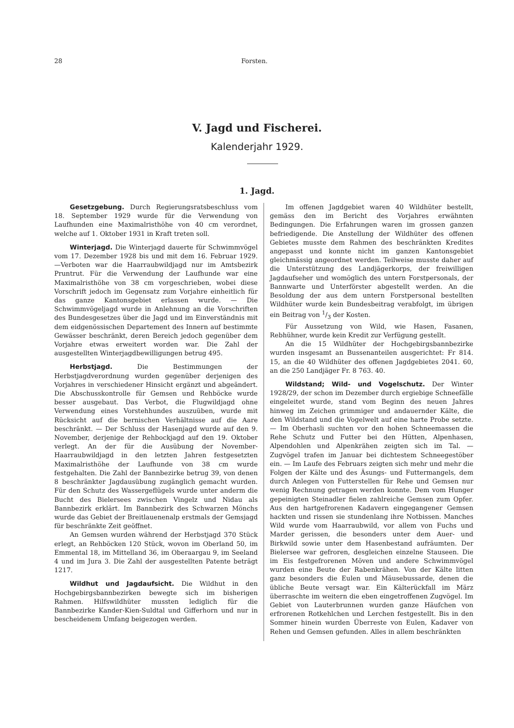28 Forsten.
V. Jagd und Fischerei.
Kalenderjahr 1929.
1. Jagd.
Gesetzgebung. Durch Regierungsratsbeschluss vom 18. September 1929 wurde für die Verwendung von Laufhunden eine Maximalristhöhe von 40 cm verordnet, welche auf 1. Oktober 1931 in Kraft treten soll.
Winterjagd. Die Winterjagd dauerte für Schwimmvögel vom 17. Dezember 1928 bis und mit dem 16. Februar 1929. —Verboten war die Haarraubwildjagd nur im Amtsbezirk Pruntrut. Für die Verwendung der Laufhunde war eine Maximalristhöhe von 38 cm vorgeschrieben, wobei diese Vorschrift jedoch im Gegensatz zum Vorjahre einheitlich für das ganze Kantonsgebiet erlassen wurde. — Die Schwimmvögeljagd wurde in Anlehnung an die Vorschriften des Bundesgesetzes über die Jagd und im Einverständnis mit dem eidgenössischen Departement des Innern auf bestimmte Gewässer beschränkt, deren Bereich jedoch gegenüber dem Vorjahre etwas erweitert worden war. Die Zahl der ausgestellten Winterjagdbewilligungen betrug 495.
Herbstjagd. Die Bestimmungen der Herbstjagdverordnung wurden gegenüber derjenigen des Vorjahres in verschiedener Hinsicht ergänzt und abgeändert. Die Abschusskontrolle für Gemsen und Rehböcke wurde besser ausgebaut. Das Verbot, die Flugwildjagd ohne Verwendung eines Vorstehhundes auszuüben, wurde mit Rücksicht auf die bernischen Verhältnisse auf die Aare beschränkt. — Der Schluss der Hasenjagd wurde auf den 9. November, derjenige der Rehbockjagd auf den 19. Oktober verlegt. An der für die Ausübung der November-Haarraubwildjagd in den letzten Jahren festgesetzten Maximalristhöhe der Laufhunde von 38 cm wurde festgehalten. Die Zahl der Bannbezirke betrug 39, von denen 8 beschränkter Jagdausübung zugänglich gemacht wurden. Für den Schutz des Wassergeflügels wurde unter anderm die Bucht des Bielersees zwischen Vingelz und Nidau als Bannbezirk erklärt. Im Bannbezirk des Schwarzen Mönchs wurde das Gebiet der Breitlauenenalp erstmals der Gemsjagd für beschränkte Zeit geöffnet.
An Gemsen wurden während der Herbstjagd 370 Stück erlegt, an Rehböcken 120 Stück, wovon im Oberland 50, im Emmental 18, im Mittelland 36, im Oberaargau 9, im Seeland 4 und im Jura 3. Die Zahl der ausgestellten Patente beträgt 1217.
Wildhut und Jagdaufsicht. Die Wildhut in den Hochgebirgsbannbezirken bewegte sich im bisherigen Rahmen. Hilfswildhüter mussten lediglich für die Bannbezirke Kander-Kien-Suldtal und Gifferhorn und nur in bescheidenem Umfang beigezogen werden.
Im offenen Jagdgebiet waren 40 Wildhüter bestellt, gemäss den im Bericht des Vorjahres erwähnten Bedingungen. Die Erfahrungen waren im grossen ganzen befriedigende. Die Anstellung der Wildhüter des offenen Gebietes musste dem Rahmen des beschränkten Kredites angepasst und konnte nicht im ganzen Kantonsgebiet gleichmässig angeordnet werden. Teilweise musste daher auf die Unterstützung des Landjägerkorps, der freiwilligen Jagdaufseher und womöglich des untern Forstpersonals, der Bannwarte und Unterförster abgestellt werden. An die Besoldung der aus dem untern Forstpersonal bestellten Wildhüter wurde kein Bundesbeitrag verabfolgt, im übrigen ein Beitrag von 1/3 der Kosten.
Für Aussetzung von Wild, wie Hasen, Fasanen, Rebhühner, wurde kein Kredit zur Verfügung gestellt.
An die 15 Wildhüter der Hochgebirgsbannbezirke wurden insgesamt an Bussenanteilen ausgerichtet: Fr 814. 15, an die 40 Wildhüter des offenen Jagdgebietes 2041. 60, an die 250 Landjäger Fr. 8 763. 40.
Wildstand; Wild- und Vogelschutz. Der Winter 1928/29, der schon im Dezember durch ergiebige Schneefälle eingeleitet wurde, stand vom Beginn des neuen Jahres hinweg im Zeichen grimmiger und andauernder Kälte, die den Wildstand und die Vogelwelt auf eine harte Probe setzte. — Im Oberhasli suchten vor den hohen Schneemassen die Rehe Schutz und Futter bei den Hütten, Alpenhasen, Alpendohlen und Alpenkrähen zeigten sich im Tal. — Zugvögel trafen im Januar bei dichtestem Schneegestöber ein. — Im Laufe des Februars zeigten sich mehr und mehr die Folgen der Kälte und des Äsungs- und Futtermangels, dem durch Anlegen von Futterstellen für Rehe und Gemsen nur wenig Rechnung getragen werden konnte. Dem vom Hunger gepeinigten Steinadler fielen zahlreiche Gemsen zum Opfer. Aus den hartgefrorenen Kadavern eingegangener Gemsen hackten und rissen sie stundenlang ihre Notbissen. Manches Wild wurde vom Haarraubwild, vor allem von Fuchs und Marder gerissen, die besonders unter dem Auer- und Birkwild sowie unter dem Hasenbestand aufräumten. Der Bielersee war gefroren, desgleichen einzelne Stauseen. Die im Eis festgefrorenen Möven und andere Schwimmvögel wurden eine Beute der Rabenkrähen. Von der Kälte litten ganz besonders die Eulen und Mäusebussarde, denen die übliche Beute versagt war. Ein Kälterückfall im März überraschte im weitern die eben eingetroffenen Zugvögel. Im Gebiet von Lauterbrunnen wurden ganze Häufchen von erfrorenen Rotkehlchen und Lerchen festgestellt. Bis in den Sommer hinein wurden Überreste von Eulen, Kadaver von Rehen und Gemsen gefunden. Alles in allem beschränkten